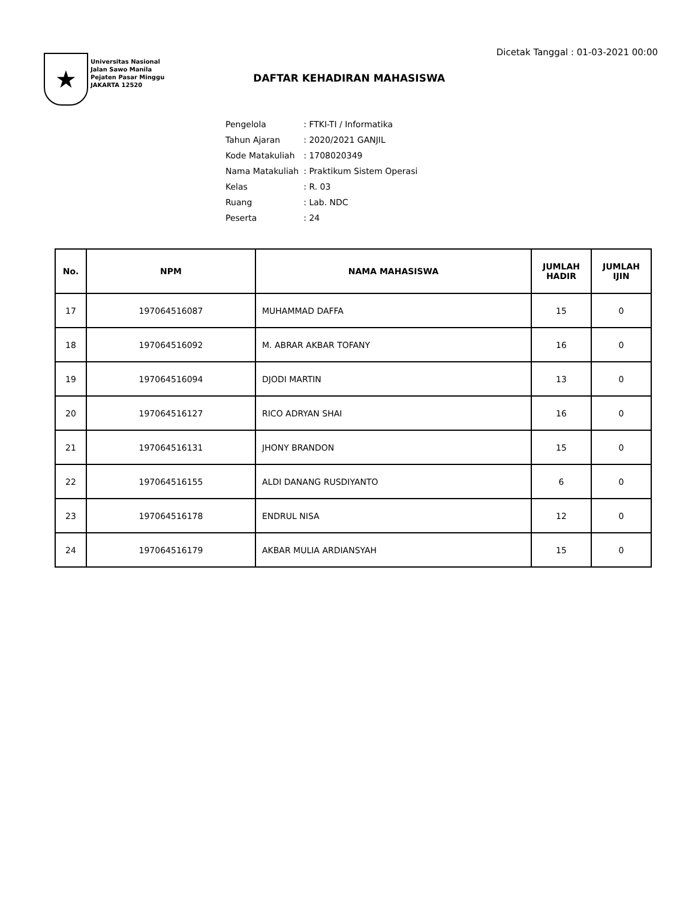Dicetak Tanggal : 01-03-2021 00:00
★
Universitas Nasional
Jalan Sawo Manila
Pejaten Pasar Minggu
JAKARTA 12520
DAFTAR KEHADIRAN MAHASISWA
| Pengelola | : FTKI-TI / Informatika |
| Tahun Ajaran | : 2020/2021 GANJIL |
| Kode Matakuliah | : 1708020349 |
| Nama Matakuliah | : Praktikum Sistem Operasi |
| Kelas | : R. 03 |
| Ruang | : Lab. NDC |
| Peserta | : 24 |
| No. | NPM | NAMA MAHASISWA | JUMLAH HADIR | JUMLAH IJIN |
| --- | --- | --- | --- | --- |
| 17 | 197064516087 | MUHAMMAD DAFFA | 15 | 0 |
| 18 | 197064516092 | M. ABRAR AKBAR TOFANY | 16 | 0 |
| 19 | 197064516094 | DJODI MARTIN | 13 | 0 |
| 20 | 197064516127 | RICO ADRYAN SHAI | 16 | 0 |
| 21 | 197064516131 | JHONY BRANDON | 15 | 0 |
| 22 | 197064516155 | ALDI DANANG RUSDIYANTO | 6 | 0 |
| 23 | 197064516178 | ENDRUL NISA | 12 | 0 |
| 24 | 197064516179 | AKBAR MULIA ARDIANSYAH | 15 | 0 |